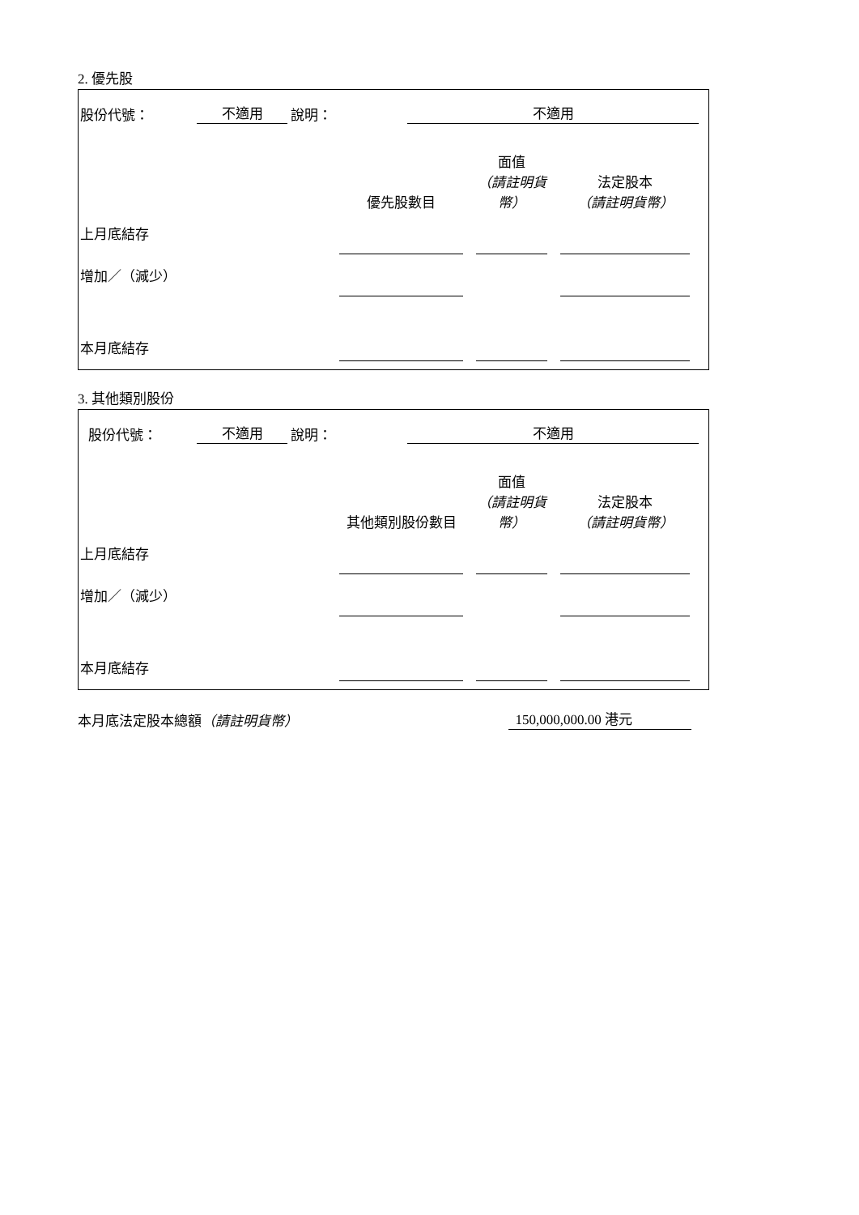2. 優先股
股份代號： 不適用 說明： 不適用
| | 優先股數目 | | 面值 （請註明貨幣） | | 法定股本 （請註明貨幣） |
| 上月底結存 | | | | | |
| 增加／（減少） | | | | | |
| 本月底結存 | | | | | |
3. 其他類別股份
股份代號： 不適用 說明： 不適用
| | 其他類別股份數目 | | 面值 （請註明貨幣） | | 法定股本 （請註明貨幣） |
| 上月底結存 | | | | | |
| 增加／（減少） | | | | | |
| 本月底結存 | | | | | |
本月底法定股本總額（請註明貨幣） 150,000,000.00 港元